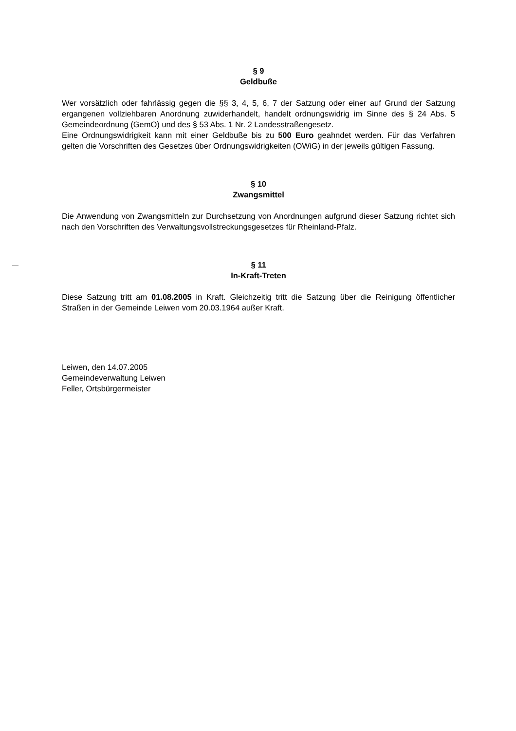§ 9
Geldbuße
Wer vorsätzlich oder fahrlässig gegen die §§ 3, 4, 5, 6, 7 der Satzung oder einer auf Grund der Satzung ergangenen vollziehbaren Anordnung zuwiderhandelt, handelt ordnungswidrig im Sinne des § 24 Abs. 5 Gemeindeordnung (GemO) und des § 53 Abs. 1 Nr. 2 Landesstraßengesetz.
Eine Ordnungswidrigkeit kann mit einer Geldbuße bis zu 500 Euro geahndet werden. Für das Verfahren gelten die Vorschriften des Gesetzes über Ordnungswidrigkeiten (OWiG) in der jeweils gültigen Fassung.
§ 10
Zwangsmittel
Die Anwendung von Zwangsmitteln zur Durchsetzung von Anordnungen aufgrund dieser Satzung richtet sich nach den Vorschriften des Verwaltungsvollstreckungsgesetzes für Rheinland-Pfalz.
§ 11
In-Kraft-Treten
Diese Satzung tritt am 01.08.2005 in Kraft. Gleichzeitig tritt die Satzung über die Reinigung öffentlicher Straßen in der Gemeinde Leiwen vom 20.03.1964 außer Kraft.
Leiwen, den 14.07.2005
Gemeindeverwaltung Leiwen
Feller, Ortsbürgermeister